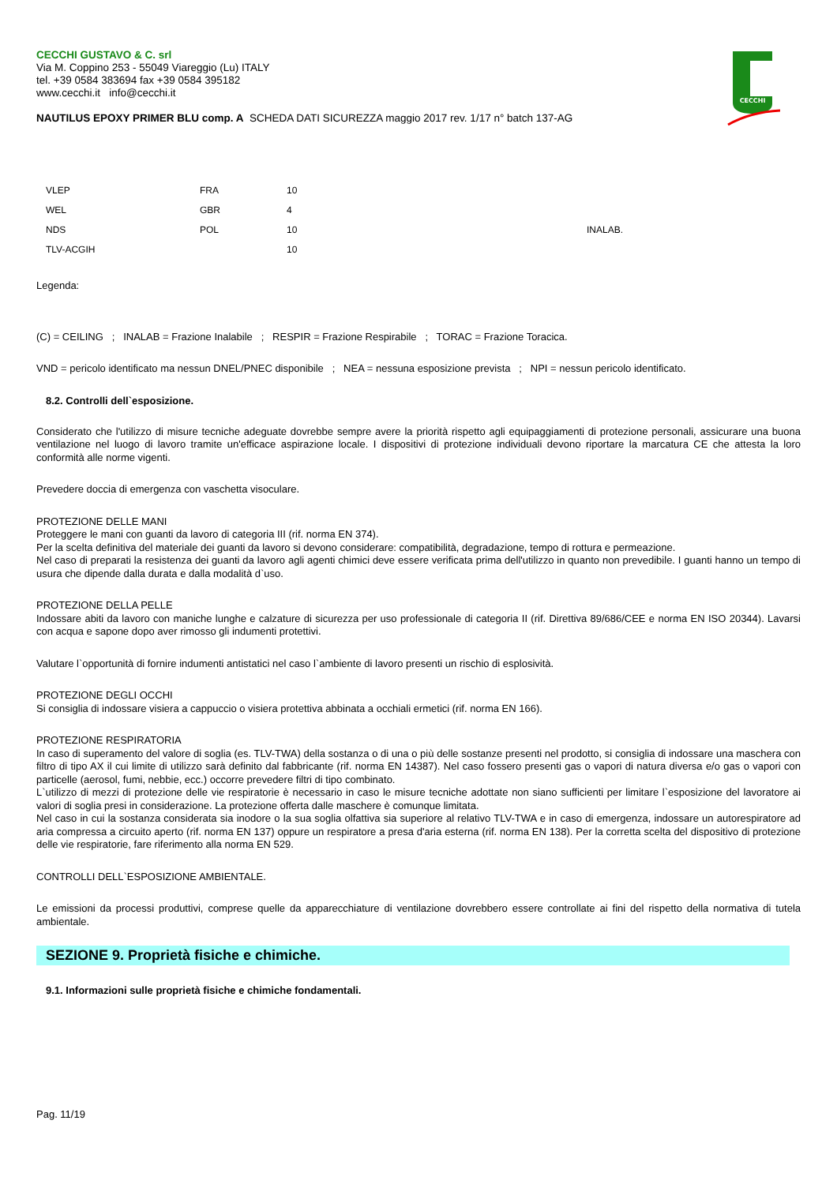CECCHI GUSTAVO & C. srl
Via M. Coppino 253 - 55049 Viareggio (Lu) ITALY
tel. +39 0584 383694 fax +39 0584 395182
www.cecchi.it info@cecchi.it
NAUTILUS EPOXY PRIMER BLU comp. A SCHEDA DATI SICUREZZA maggio 2017 rev. 1/17 n° batch 137-AG
CECCHI
| VLEP | FRA | 10 | |
| WEL | GBR | 4 | |
| NDS | POL | 10 | INALAB. |
| TLV-ACGIH | | 10 | |
Legenda:
(C) = CEILING ; INALAB = Frazione Inalabile ; RESPIR = Frazione Respirabile ; TORAC = Frazione Toracica.
VND = pericolo identificato ma nessun DNEL/PNEC disponibile ; NEA = nessuna esposizione prevista ; NPI = nessun pericolo identificato.
8.2. Controlli dell`esposizione.
Considerato che l'utilizzo di misure tecniche adeguate dovrebbe sempre avere la priorità rispetto agli equipaggiamenti di protezione personali, assicurare una buona ventilazione nel luogo di lavoro tramite un'efficace aspirazione locale. I dispositivi di protezione individuali devono riportare la marcatura CE che attesta la loro conformità alle norme vigenti.
Prevedere doccia di emergenza con vaschetta visoculare.
PROTEZIONE DELLE MANI
Proteggere le mani con guanti da lavoro di categoria III (rif. norma EN 374).
Per la scelta definitiva del materiale dei guanti da lavoro si devono considerare: compatibilità, degradazione, tempo di rottura e permeazione.
Nel caso di preparati la resistenza dei guanti da lavoro agli agenti chimici deve essere verificata prima dell'utilizzo in quanto non prevedibile. I guanti hanno un tempo di usura che dipende dalla durata e dalla modalità d`uso.
PROTEZIONE DELLA PELLE
Indossare abiti da lavoro con maniche lunghe e calzature di sicurezza per uso professionale di categoria II (rif. Direttiva 89/686/CEE e norma EN ISO 20344). Lavarsi con acqua e sapone dopo aver rimosso gli indumenti protettivi.
Valutare l`opportunità di fornire indumenti antistatici nel caso l`ambiente di lavoro presenti un rischio di esplosività.
PROTEZIONE DEGLI OCCHI
Si consiglia di indossare visiera a cappuccio o visiera protettiva abbinata a occhiali ermetici (rif. norma EN 166).
PROTEZIONE RESPIRATORIA
In caso di superamento del valore di soglia (es. TLV-TWA) della sostanza o di una o più delle sostanze presenti nel prodotto, si consiglia di indossare una maschera con filtro di tipo AX il cui limite di utilizzo sarà definito dal fabbricante (rif. norma EN 14387). Nel caso fossero presenti gas o vapori di natura diversa e/o gas o vapori con particelle (aerosol, fumi, nebbie, ecc.) occorre prevedere filtri di tipo combinato.
L`utilizzo di mezzi di protezione delle vie respiratorie è necessario in caso le misure tecniche adottate non siano sufficienti per limitare l`esposizione del lavoratore ai valori di soglia presi in considerazione. La protezione offerta dalle maschere è comunque limitata.
Nel caso in cui la sostanza considerata sia inodore o la sua soglia olfattiva sia superiore al relativo TLV-TWA e in caso di emergenza, indossare un autorespiratore ad aria compressa a circuito aperto (rif. norma EN 137) oppure un respiratore a presa d'aria esterna (rif. norma EN 138). Per la corretta scelta del dispositivo di protezione delle vie respiratorie, fare riferimento alla norma EN 529.
CONTROLLI DELL`ESPOSIZIONE AMBIENTALE.
Le emissioni da processi produttivi, comprese quelle da apparecchiature di ventilazione dovrebbero essere controllate ai fini del rispetto della normativa di tutela ambientale.
SEZIONE 9. Proprietà fisiche e chimiche.
9.1. Informazioni sulle proprietà fisiche e chimiche fondamentali.
Pag. 11/19